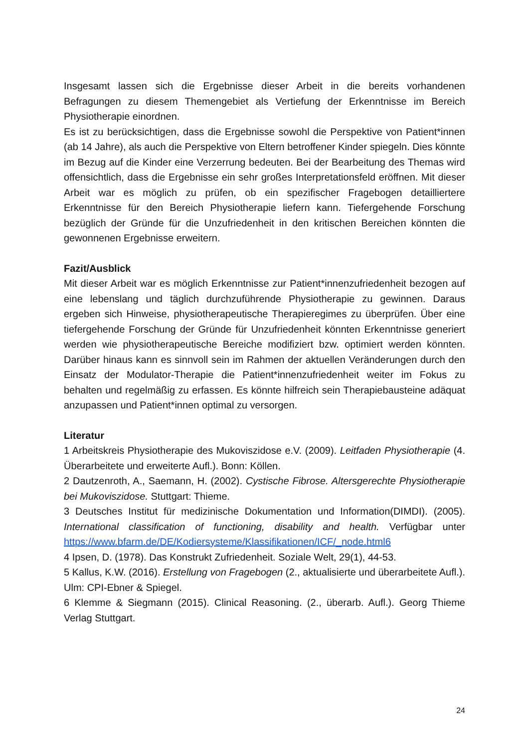Insgesamt lassen sich die Ergebnisse dieser Arbeit in die bereits vorhandenen Befragungen zu diesem Themengebiet als Vertiefung der Erkenntnisse im Bereich Physiotherapie einordnen.
Es ist zu berücksichtigen, dass die Ergebnisse sowohl die Perspektive von Patient*innen (ab 14 Jahre), als auch die Perspektive von Eltern betroffener Kinder spiegeln. Dies könnte im Bezug auf die Kinder eine Verzerrung bedeuten. Bei der Bearbeitung des Themas wird offensichtlich, dass die Ergebnisse ein sehr großes Interpretationsfeld eröffnen. Mit dieser Arbeit war es möglich zu prüfen, ob ein spezifischer Fragebogen detailliertere Erkenntnisse für den Bereich Physiotherapie liefern kann. Tiefergehende Forschung bezüglich der Gründe für die Unzufriedenheit in den kritischen Bereichen könnten die gewonnenen Ergebnisse erweitern.
Fazit/Ausblick
Mit dieser Arbeit war es möglich Erkenntnisse zur Patient*innenzufriedenheit bezogen auf eine lebenslang und täglich durchzuführende Physiotherapie zu gewinnen. Daraus ergeben sich Hinweise, physiotherapeutische Therapieregimes zu überprüfen. Über eine tiefergehende Forschung der Gründe für Unzufriedenheit könnten Erkenntnisse generiert werden wie physiotherapeutische Bereiche modifiziert bzw. optimiert werden könnten. Darüber hinaus kann es sinnvoll sein im Rahmen der aktuellen Veränderungen durch den Einsatz der Modulator-Therapie die Patient*innenzufriedenheit weiter im Fokus zu behalten und regelmäßig zu erfassen. Es könnte hilfreich sein Therapiebausteine adäquat anzupassen und Patient*innen optimal zu versorgen.
Literatur
1 Arbeitskreis Physiotherapie des Mukoviszidose e.V. (2009). Leitfaden Physiotherapie (4. Überarbeitete und erweiterte Aufl.). Bonn: Köllen.
2 Dautzenroth, A., Saemann, H. (2002). Cystische Fibrose. Altersgerechte Physiotherapie bei Mukoviszidose. Stuttgart: Thieme.
3 Deutsches Institut für medizinische Dokumentation und Information(DIMDI). (2005). International classification of functioning, disability and health. Verfügbar unter https://www.bfarm.de/DE/Kodiersysteme/Klassifikationen/ICF/_node.html6
4 Ipsen, D. (1978). Das Konstrukt Zufriedenheit. Soziale Welt, 29(1), 44-53.
5 Kallus, K.W. (2016). Erstellung von Fragebogen (2., aktualisierte und überarbeitete Aufl.). Ulm: CPI-Ebner & Spiegel.
6 Klemme & Siegmann (2015). Clinical Reasoning. (2., überarb. Aufl.). Georg Thieme Verlag Stuttgart.
24